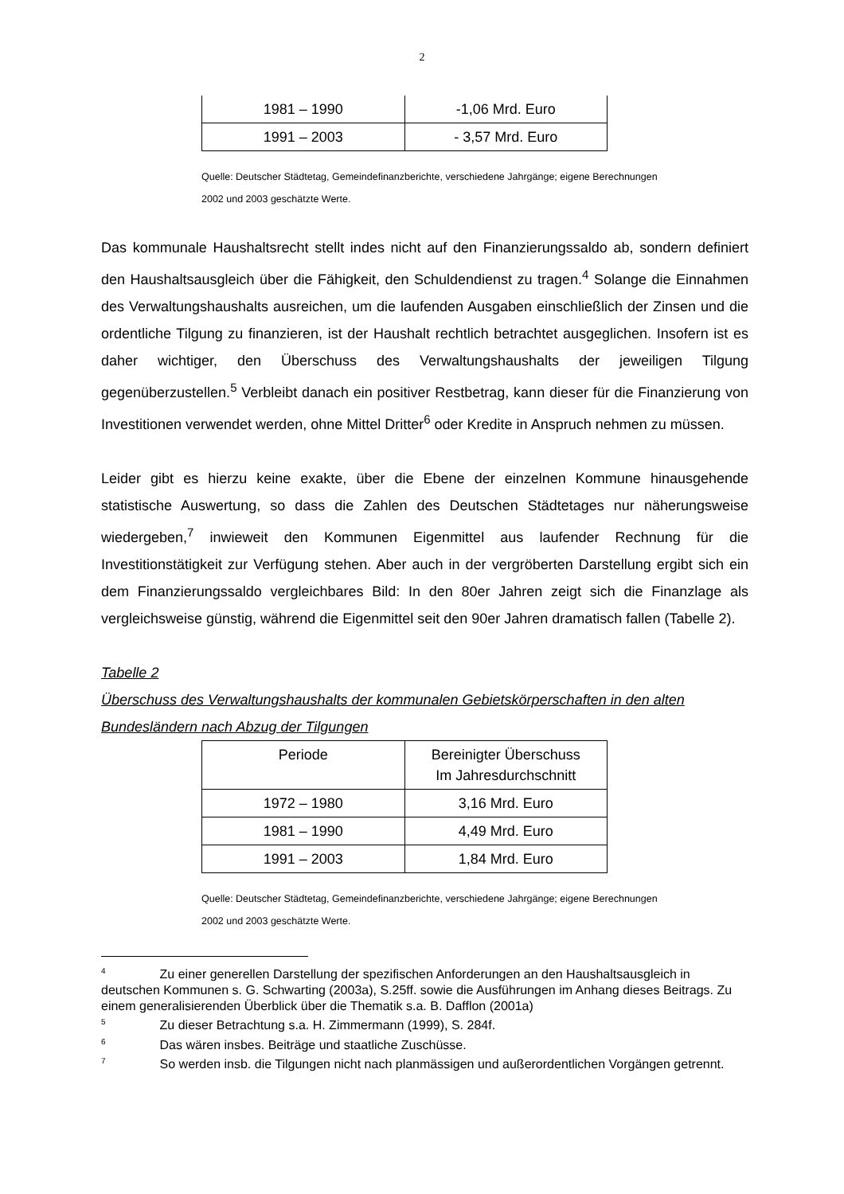2
| 1981 – 1990 | -1,06 Mrd. Euro |
| 1991 – 2003 | - 3,57 Mrd. Euro |
Quelle: Deutscher Städtetag, Gemeindefinanzberichte, verschiedene Jahrgänge; eigene Berechnungen
2002 und 2003 geschätzte Werte.
Das kommunale Haushaltsrecht stellt indes nicht auf den Finanzierungssaldo ab, sondern definiert den Haushaltsausgleich über die Fähigkeit, den Schuldendienst zu tragen.<sup>4</sup> Solange die Einnahmen des Verwaltungshaushalts ausreichen, um die laufenden Ausgaben einschließlich der Zinsen und die ordentliche Tilgung zu finanzieren, ist der Haushalt rechtlich betrachtet ausgeglichen. Insofern ist es daher wichtiger, den Überschuss des Verwaltungshaushalts der jeweiligen Tilgung gegenüberzustellen.<sup>5</sup> Verbleibt danach ein positiver Restbetrag, kann dieser für die Finanzierung von Investitionen verwendet werden, ohne Mittel Dritter<sup>6</sup> oder Kredite in Anspruch nehmen zu müssen.
Leider gibt es hierzu keine exakte, über die Ebene der einzelnen Kommune hinausgehende statistische Auswertung, so dass die Zahlen des Deutschen Städtetages nur näherungsweise wiedergeben,<sup>7</sup> inwieweit den Kommunen Eigenmittel aus laufender Rechnung für die Investitionstätigkeit zur Verfügung stehen. Aber auch in der vergröberten Darstellung ergibt sich ein dem Finanzierungssaldo vergleichbares Bild: In den 80er Jahren zeigt sich die Finanzlage als vergleichsweise günstig, während die Eigenmittel seit den 90er Jahren dramatisch fallen (Tabelle 2).
Tabelle 2
Überschuss des Verwaltungshaushalts der kommunalen Gebietskörperschaften in den alten Bundesländern nach Abzug der Tilgungen
| Periode | Bereinigter Überschuss Im Jahresdurchschnitt |
| --- | --- |
| 1972 – 1980 | 3,16 Mrd. Euro |
| 1981 – 1990 | 4,49 Mrd. Euro |
| 1991 – 2003 | 1,84 Mrd. Euro |
Quelle: Deutscher Städtetag, Gemeindefinanzberichte, verschiedene Jahrgänge; eigene Berechnungen
2002 und 2003 geschätzte Werte.
<sup>4</sup> Zu einer generellen Darstellung der spezifischen Anforderungen an den Haushaltsausgleich in deutschen Kommunen s. G. Schwarting (2003a), S.25ff. sowie die Ausführungen im Anhang dieses Beitrags. Zu einem generalisierenden Überblick über die Thematik s.a. B. Dafflon (2001a)
<sup>5</sup> Zu dieser Betrachtung s.a. H. Zimmermann (1999), S. 284f.
<sup>6</sup> Das wären insbes. Beiträge und staatliche Zuschüsse.
<sup>7</sup> So werden insb. die Tilgungen nicht nach planmässigen und außerordentlichen Vorgängen getrennt.